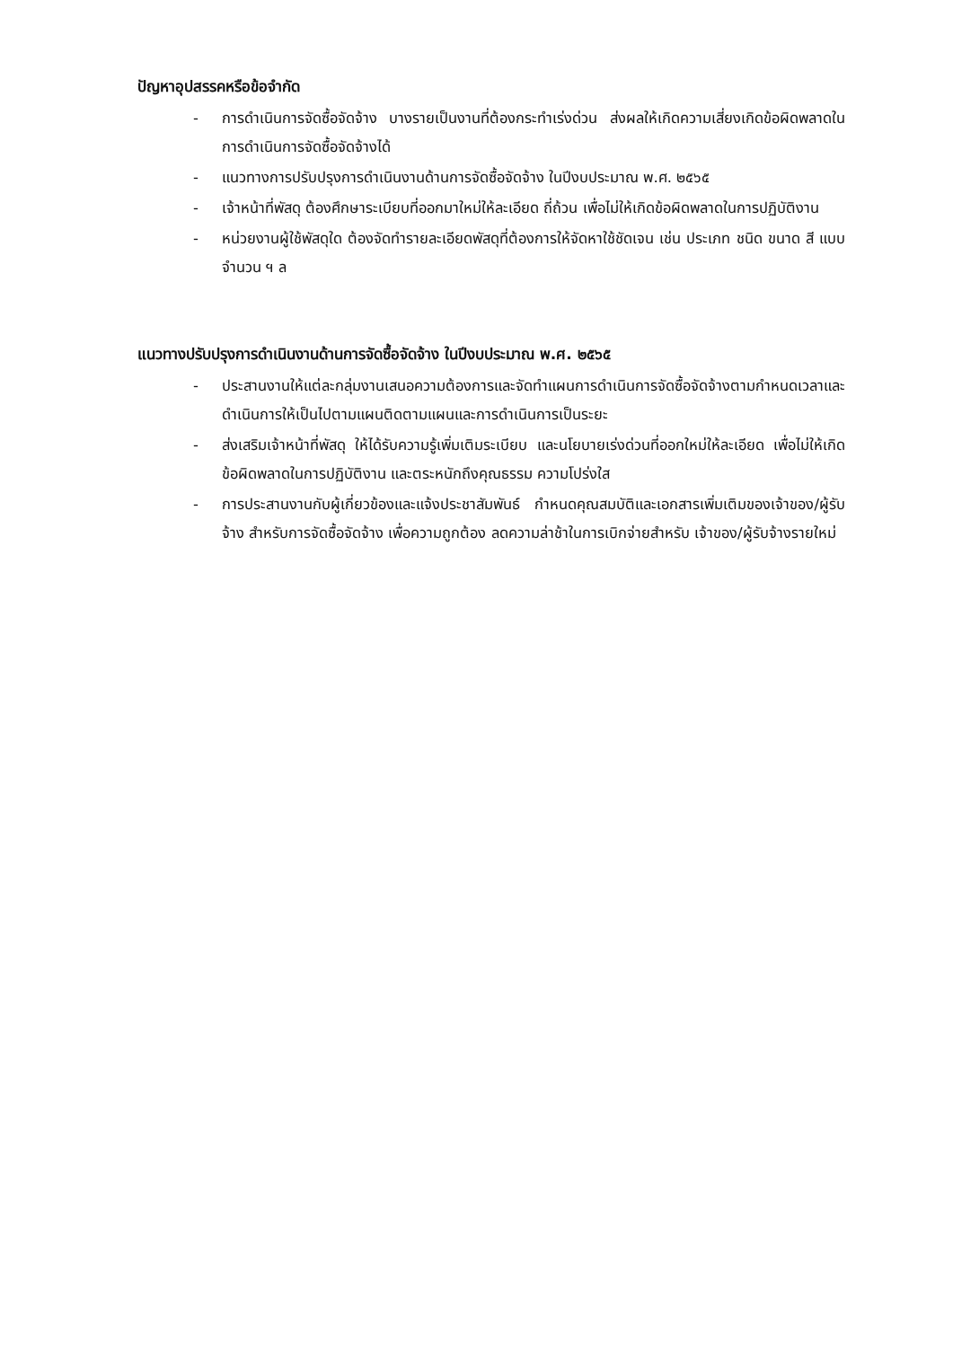ปัญหาอุปสรรคหรือข้อจำกัด
- การดำเนินการจัดซื้อจัดจ้าง บางรายเป็นงานที่ต้องกระทำเร่งด่วน ส่งผลให้เกิดความเสี่ยงเกิดข้อผิดพลาดในการดำเนินการจัดซื้อจัดจ้างได้
- แนวทางการปรับปรุงการดำเนินงานด้านการจัดซื้อจัดจ้าง ในปีงบประมาณ พ.ศ. ๒๕๖๕
- เจ้าหน้าที่พัสดุ ต้องศึกษาระเบียบที่ออกมาใหม่ให้ละเอียด ถี่ถ้วน เพื่อไม่ให้เกิดข้อผิดพลาดในการปฏิบัติงาน
- หน่วยงานผู้ใช้พัสดุใด ต้องจัดทำรายละเอียดพัสดุที่ต้องการให้จัดหาใช้ชัดเจน เช่น ประเภท ชนิด ขนาด สี แบบ จำนวน ฯ ล
แนวทางปรับปรุงการดำเนินงานด้านการจัดซื้อจัดจ้าง ในปีงบประมาณ พ.ศ. ๒๕๖๕
- ประสานงานให้แต่ละกลุ่มงานเสนอความต้องการและจัดทำแผนการดำเนินการจัดซื้อจัดจ้างตามกำหนดเวลาและดำเนินการให้เป็นไปตามแผนติดตามแผนและการดำเนินการเป็นระยะ
- ส่งเสริมเจ้าหน้าที่พัสดุ ให้ได้รับความรู้เพิ่มเติมระเบียบ และนโยบายเร่งด่วนที่ออกใหม่ให้ละเอียด เพื่อไม่ให้เกิดข้อผิดพลาดในการปฏิบัติงาน และตระหนักถึงคุณธรรม ความโปร่งใส
- การประสานงานกับผู้เกี่ยวข้องและแจ้งประชาสัมพันธ์ กำหนดคุณสมบัติและเอกสารเพิ่มเติมของเจ้าของ/ผู้รับจ้าง สำหรับการจัดซื้อจัดจ้าง เพื่อความถูกต้อง ลดความล่าช้าในการเบิกจ่ายสำหรับ เจ้าของ/ผู้รับจ้างรายใหม่